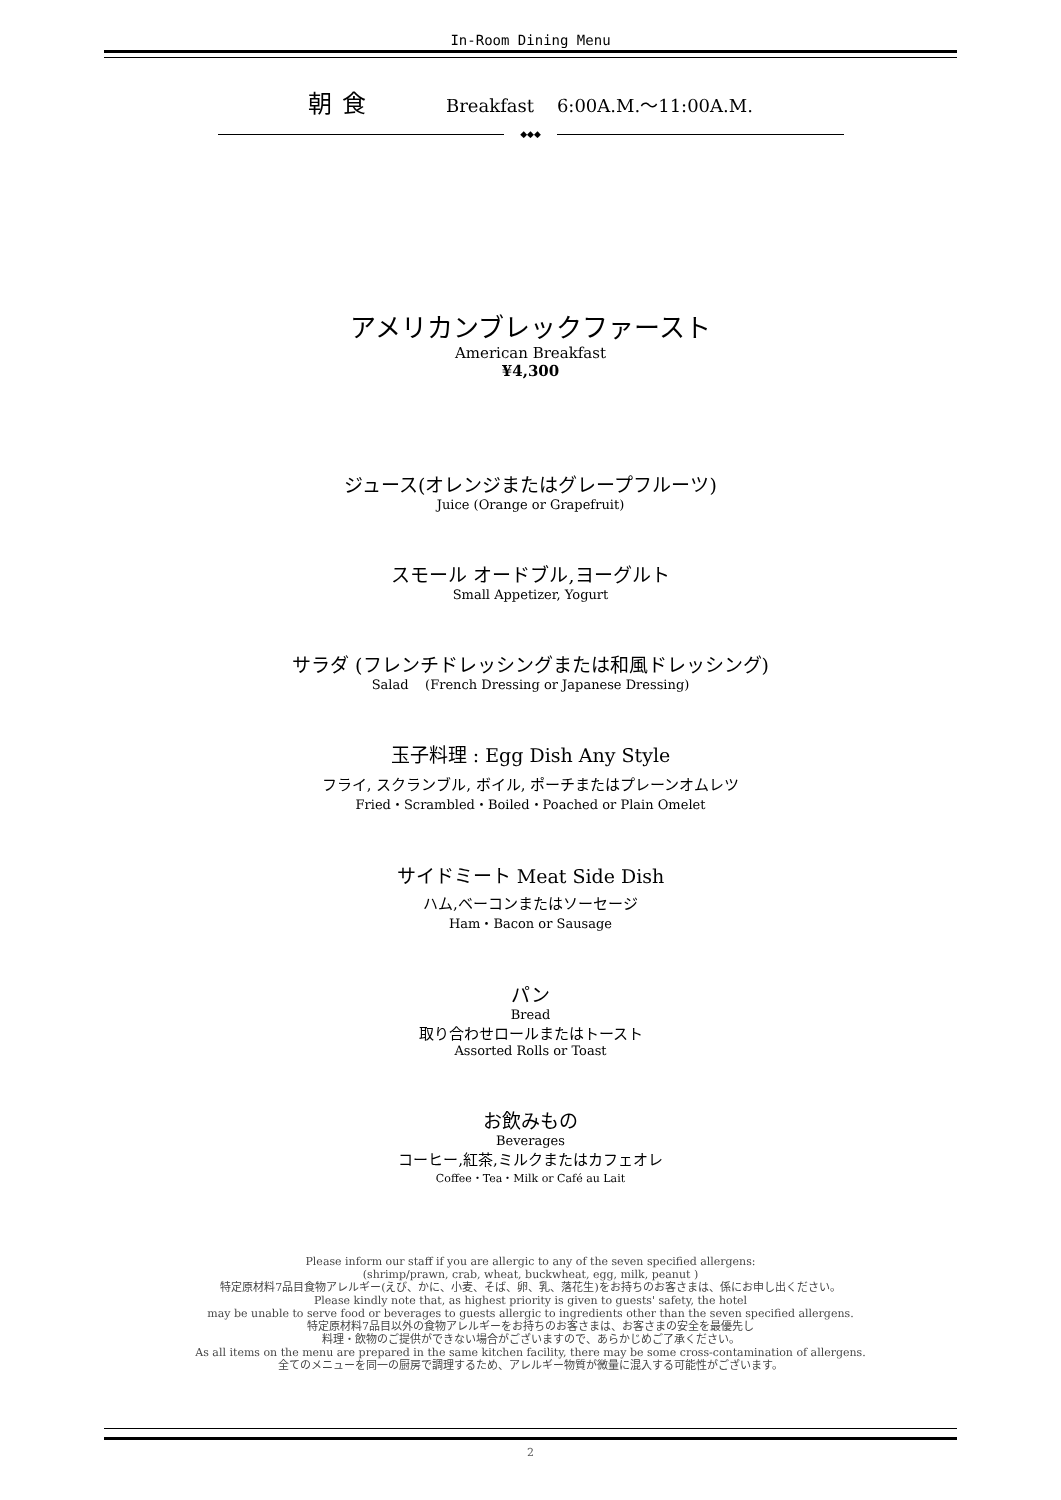In-Room Dining Menu
朝食 Breakfast 6:00A.M.～11:00A.M.
◆◆◆
アメリカンブレックファースト
American Breakfast
¥4,300
ジュース(オレンジまたはグレープフルーツ)
Juice (Orange or Grapefruit)
スモール オードブル,ヨーグルト
Small Appetizer, Yogurt
サラダ (フレンチドレッシングまたは和風ドレッシング)
Salad (French Dressing or Japanese Dressing)
玉子料理 : Egg Dish Any Style
フライ, スクランブル, ボイル, ポーチまたはプレーンオムレツ
Fried・Scrambled・Boiled・Poached or Plain Omelet
サイドミート Meat Side Dish
ハム,ベーコンまたはソーセージ
Ham・Bacon or Sausage
パン
Bread
取り合わせロールまたはトースト
Assorted Rolls or Toast
お飲みもの
Beverages
コーヒー,紅茶,ミルクまたはカフェオレ
Coffee・Tea・Milk or Café au Lait
Please inform our staff if you are allergic to any of the seven specified allergens:
(shrimp/prawn, crab, wheat, buckwheat, egg, milk, peanut )
特定原材料7品目食物アレルギー(えび、かに、小麦、そば、卵、乳、落花生)をお持ちのお客さまは、係にお申し出ください。
Please kindly note that, as highest priority is given to guests' safety, the hotel
may be unable to serve food or beverages to guests allergic to ingredients other than the seven specified allergens.
特定原材料7品目以外の食物アレルギーをお持ちのお客さまは、お客さまの安全を最優先し
料理・飲物のご提供ができない場合がございますので、あらかじめご了承ください。
As all items on the menu are prepared in the same kitchen facility, there may be some cross-contamination of allergens.
全てのメニューを同一の厨房で調理するため、アレルギー物質が微量に混入する可能性がございます。
2